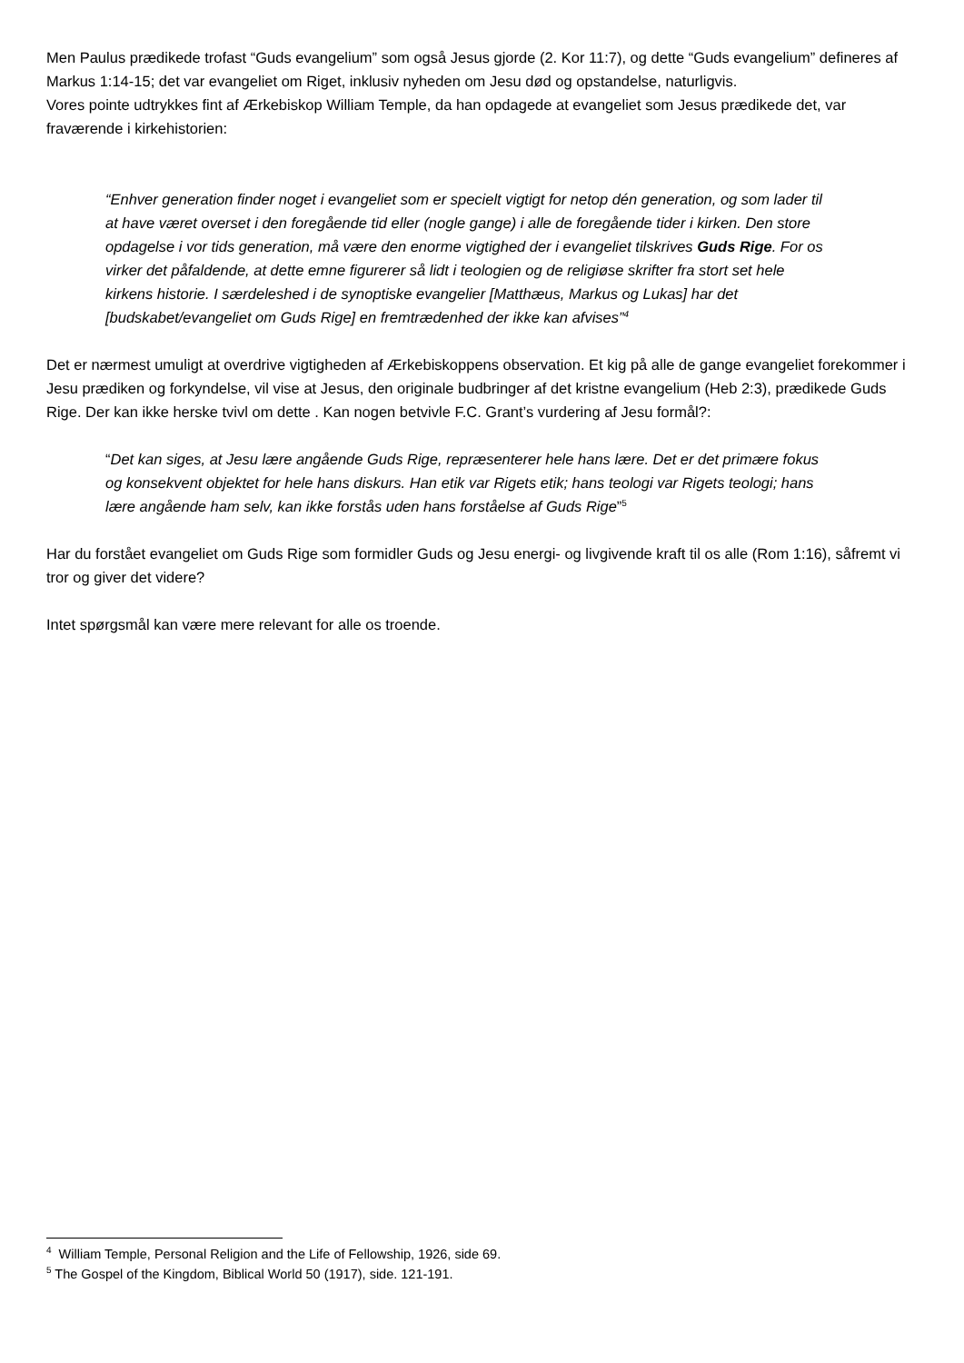Men Paulus prædikede trofast “Guds evangelium” som også Jesus gjorde (2. Kor 11:7), og dette “Guds evangelium” defineres af Markus 1:14-15; det var evangeliet om Riget, inklusiv nyheden om Jesu død og opstandelse, naturligvis.
Vores pointe udtrykkes fint af Ærkebiskop William Temple, da han opdagede at evangeliet som Jesus prædikede det, var fraværende i kirkehistorien:
“Enhver generation finder noget i evangeliet som er specielt vigtigt for netop dén generation, og som lader til at have været overset i den foregående tid eller (nogle gange) i alle de foregående tider i kirken. Den store opdagelse i vor tids generation, må være den enorme vigtighed der i evangeliet tilskrives Guds Rige. For os virker det påfaldende, at dette emne figurerer så lidt i teologien og de religiøse skrifter fra stort set hele kirkens historie. I særdeleshed i de synoptiske evangelier [Matthæus, Markus og Lukas] har det [budskabet/evangeliet om Guds Rige] en fremtrædenhed der ikke kan afvises”<sup>4</sup>
Det er nærmest umuligt at overdrive vigtigheden af Ærkebiskoppens observation. Et kig på alle de gange evangeliet forekommer i Jesu prædiken og forkyndelse, vil vise at Jesus, den originale budbringer af det kristne evangelium (Heb 2:3), prædikede Guds Rige. Der kan ikke herske tvivl om dette . Kan nogen betvivle F.C. Grant’s vurdering af Jesu formål?:
“Det kan siges, at Jesu lære angående Guds Rige, repræsenterer hele hans lære. Det er det primære fokus og konsekvent objektet for hele hans diskurs. Han etik var Rigets etik; hans teologi var Rigets teologi; hans lære angående ham selv, kan ikke forstås uden hans forståelse af Guds Rige”<sup>5</sup>
Har du forstået evangeliet om Guds Rige som formidler Guds og Jesu energi- og livgivende kraft til os alle (Rom 1:16), såfremt vi tror og giver det videre?
Intet spørgsmål kan være mere relevant for alle os troende.
<sup>4</sup> William Temple, Personal Religion and the Life of Fellowship, 1926, side 69.
<sup>5</sup> The Gospel of the Kingdom, Biblical World 50 (1917), side. 121-191.